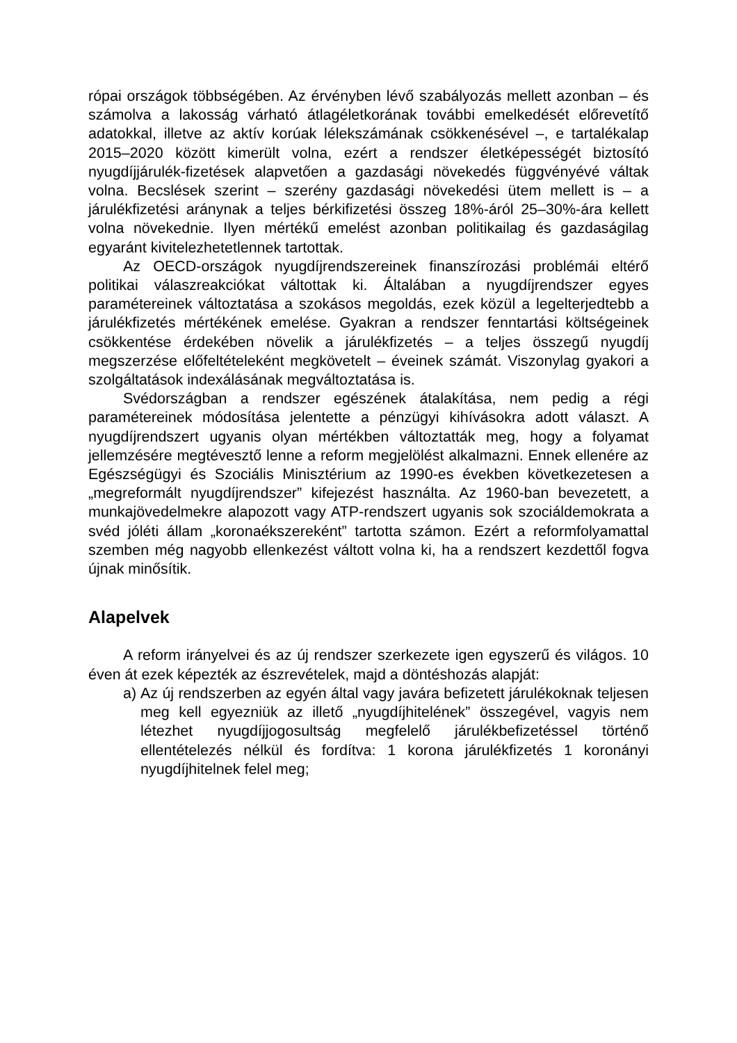rópai országok többségében. Az érvényben lévő szabályozás mellett azonban – és számolva a lakosság várható átlagéletkorának további emelkedését előrevetítő adatokkal, illetve az aktív korúak lélekszámának csökkenésével –, e tartalékalap 2015–2020 között kimerült volna, ezért a rendszer életképességét biztosító nyugdíjjárulék-fizetések alapvetően a gazdasági növekedés függvényévé váltak volna. Becslések szerint – szerény gazdasági növekedési ütem mellett is – a járulékfizetési aránynak a teljes bérkifizetési összeg 18%-áról 25–30%-ára kellett volna növekednie. Ilyen mértékű emelést azonban politikailag és gazdaságilag egyaránt kivitelezhetetlennek tartottak.
Az OECD-országok nyugdíjrendszereinek finanszírozási problémái eltérő politikai válaszreakciókat váltottak ki. Általában a nyugdíjrendszer egyes paramétereinek változtatása a szokásos megoldás, ezek közül a legelterjedtebb a járulékfizetés mértékének emelése. Gyakran a rendszer fenntartási költségeinek csökkentése érdekében növelik a járulékfizetés – a teljes összegű nyugdíj megszerzése előfeltételeként megkövetelt – éveinek számát. Viszonylag gyakori a szolgáltatások indexálásának megváltoztatása is.
Svédországban a rendszer egészének átalakítása, nem pedig a régi paramétereinek módosítása jelentette a pénzügyi kihívásokra adott választ. A nyugdíjrendszert ugyanis olyan mértékben változtatták meg, hogy a folyamat jellemzésére megtévesztő lenne a reform megjelölést alkalmazni. Ennek ellenére az Egészségügyi és Szociális Minisztérium az 1990-es években következetesen a „megreformált nyugdíjrendszer” kifejezést használta. Az 1960-ban bevezetett, a munkajövedelmekre alapozott vagy ATP-rendszert ugyanis sok szociáldemokrata a svéd jóléti állam „koronaékszereként” tartotta számon. Ezért a reformfolyamattal szemben még nagyobb ellenkezést váltott volna ki, ha a rendszert kezdettől fogva újnak minősítik.
Alapelvek
A reform irányelvei és az új rendszer szerkezete igen egyszerű és világos. 10 éven át ezek képezték az észrevételek, majd a döntéshozás alapját:
a) Az új rendszerben az egyén által vagy javára befizetett járulékoknak teljesen meg kell egyezniük az illető „nyugdíjhitelének” összegével, vagyis nem létezhet nyugdíjjogosultság megfelelő járulékbefizetéssel történő ellentételezés nélkül és fordítva: 1 korona járulékfizetés 1 koronányi nyugdíjhitelnek felel meg;